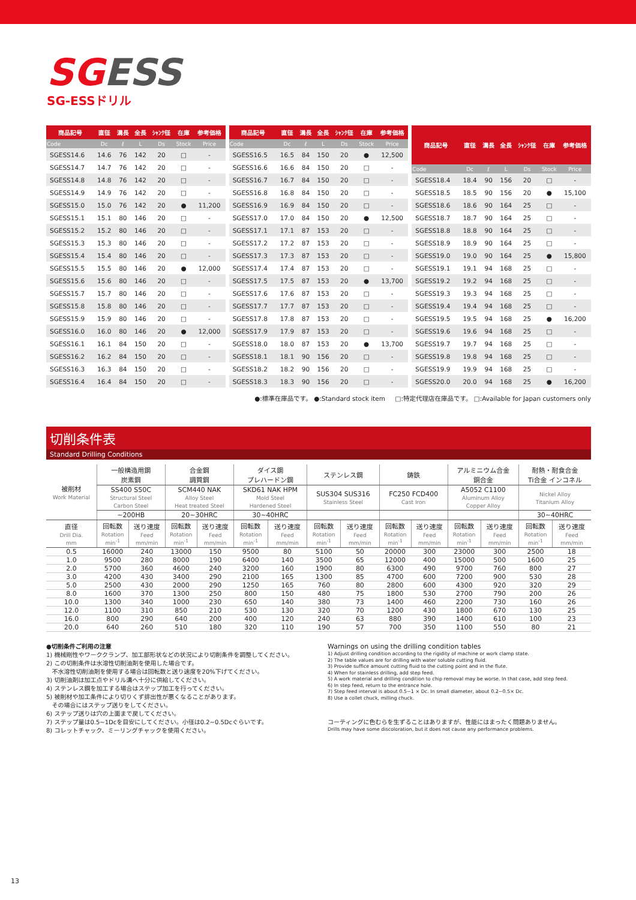SGESS
SG-ESSドリル
| 商品記号 | 直径 | 溝長 | 全長 | ｼｬﾝｸ径 | 在庫 | 参考価格 |
| --- | --- | --- | --- | --- | --- | --- |
| Code | Dc | ℓ | L | Ds | Stock | Price |
| SGESS14.6 | 14.6 | 76 | 142 | 20 | □ | - |
| SGESS14.7 | 14.7 | 76 | 142 | 20 | □ | - |
| SGESS14.8 | 14.8 | 76 | 142 | 20 | □ | - |
| SGESS14.9 | 14.9 | 76 | 142 | 20 | □ | - |
| SGESS15.0 | 15.0 | 76 | 142 | 20 | ● | 11,200 |
| SGESS15.1 | 15.1 | 80 | 146 | 20 | □ | - |
| SGESS15.2 | 15.2 | 80 | 146 | 20 | □ | - |
| SGESS15.3 | 15.3 | 80 | 146 | 20 | □ | - |
| SGESS15.4 | 15.4 | 80 | 146 | 20 | □ | - |
| SGESS15.5 | 15.5 | 80 | 146 | 20 | ● | 12,000 |
| SGESS15.6 | 15.6 | 80 | 146 | 20 | □ | - |
| SGESS15.7 | 15.7 | 80 | 146 | 20 | □ | - |
| SGESS15.8 | 15.8 | 80 | 146 | 20 | □ | - |
| SGESS15.9 | 15.9 | 80 | 146 | 20 | □ | - |
| SGESS16.0 | 16.0 | 80 | 146 | 20 | ● | 12,000 |
| SGESS16.1 | 16.1 | 84 | 150 | 20 | □ | - |
| SGESS16.2 | 16.2 | 84 | 150 | 20 | □ | - |
| SGESS16.3 | 16.3 | 84 | 150 | 20 | □ | - |
| SGESS16.4 | 16.4 | 84 | 150 | 20 | □ | - |
| 商品記号 | 直径 | 溝長 | 全長 | ｼｬﾝｸ径 | 在庫 | 参考価格 |
| --- | --- | --- | --- | --- | --- | --- |
| Code | Dc | ℓ | L | Ds | Stock | Price |
| SGESS16.5 | 16.5 | 84 | 150 | 20 | ● | 12,500 |
| SGESS16.6 | 16.6 | 84 | 150 | 20 | □ | - |
| SGESS16.7 | 16.7 | 84 | 150 | 20 | □ | - |
| SGESS16.8 | 16.8 | 84 | 150 | 20 | □ | - |
| SGESS16.9 | 16.9 | 84 | 150 | 20 | □ | - |
| SGESS17.0 | 17.0 | 84 | 150 | 20 | ● | 12,500 |
| SGESS17.1 | 17.1 | 87 | 153 | 20 | □ | - |
| SGESS17.2 | 17.2 | 87 | 153 | 20 | □ | - |
| SGESS17.3 | 17.3 | 87 | 153 | 20 | □ | - |
| SGESS17.4 | 17.4 | 87 | 153 | 20 | □ | - |
| SGESS17.5 | 17.5 | 87 | 153 | 20 | ● | 13,700 |
| SGESS17.6 | 17.6 | 87 | 153 | 20 | □ | - |
| SGESS17.7 | 17.7 | 87 | 153 | 20 | □ | - |
| SGESS17.8 | 17.8 | 87 | 153 | 20 | □ | - |
| SGESS17.9 | 17.9 | 87 | 153 | 20 | □ | - |
| SGESS18.0 | 18.0 | 87 | 153 | 20 | ● | 13,700 |
| SGESS18.1 | 18.1 | 90 | 156 | 20 | □ | - |
| SGESS18.2 | 18.2 | 90 | 156 | 20 | □ | - |
| SGESS18.3 | 18.3 | 90 | 156 | 20 | □ | - |
| 商品記号 | 直径 | 溝長 | 全長 | ｼｬﾝｸ径 | 在庫 | 参考価格 |
| --- | --- | --- | --- | --- | --- | --- |
| Code | Dc | ℓ | L | Ds | Stock | Price |
| SGESS18.4 | 18.4 | 90 | 156 | 20 | □ | - |
| SGESS18.5 | 18.5 | 90 | 156 | 20 | ● | 15,100 |
| SGESS18.6 | 18.6 | 90 | 164 | 25 | □ | - |
| SGESS18.7 | 18.7 | 90 | 164 | 25 | □ | - |
| SGESS18.8 | 18.8 | 90 | 164 | 25 | □ | - |
| SGESS18.9 | 18.9 | 90 | 164 | 25 | □ | - |
| SGESS19.0 | 19.0 | 90 | 164 | 25 | ● | 15,800 |
| SGESS19.1 | 19.1 | 94 | 168 | 25 | □ | - |
| SGESS19.2 | 19.2 | 94 | 168 | 25 | □ | - |
| SGESS19.3 | 19.3 | 94 | 168 | 25 | □ | - |
| SGESS19.4 | 19.4 | 94 | 168 | 25 | □ | - |
| SGESS19.5 | 19.5 | 94 | 168 | 25 | ● | 16,200 |
| SGESS19.6 | 19.6 | 94 | 168 | 25 | □ | - |
| SGESS19.7 | 19.7 | 94 | 168 | 25 | □ | - |
| SGESS19.8 | 19.8 | 94 | 168 | 25 | □ | - |
| SGESS19.9 | 19.9 | 94 | 168 | 25 | □ | - |
| SGESS20.0 | 20.0 | 94 | 168 | 25 | ● | 16,200 |
●:標準在庫品です。 ●:Standard stock item □:特定代理店在庫品です。 □:Available for Japan customers only
切削条件表
Standard Drilling Conditions
| 被削材 Work Material | 一般構造用鋼 炭素鋼 | | 合金鋼 調質鋼 | | ダイス鋼 プレハードン鋼 | | ステンレス鋼 | | 鋳鉄 | | アルミニウム合金 銅合金 | | 耐熱・耐食合金 Ti合金 インコネル | |
| --- | --- | --- | --- | --- | --- | --- | --- | --- | --- | --- | --- | --- | --- | --- |
| | SS400 S50C Structural Steel Carbon Steel | | SCM440 NAK Alloy Steel Heat treated Steel | | SKD61 NAK HPM Mold Steel Hardened Steel | | SUS304 SUS316 Stainless Steel | | FC250 FCD400 Cast Iron | | A5052 C1100 Aluminum Alloy Copper Alloy | | Nickel Alloy Titanium Alloy | |
| | ~200HB | | 20~30HRC | | 30~40HRC | | | | | | | | 30~40HRC | |
| 直径 Drill Dia. mm | 回転数 Rotation min<sup>-1</sup> | 送り速度 Feed mm/min | 回転数 Rotation min<sup>-1</sup> | 送り速度 Feed mm/min | 回転数 Rotation min<sup>-1</sup> | 送り速度 Feed mm/min | 回転数 Rotation min<sup>-1</sup> | 送り速度 Feed mm/min | 回転数 Rotation min<sup>-1</sup> | 送り速度 Feed mm/min | 回転数 Rotation min<sup>-1</sup> | 送り速度 Feed mm/min | 回転数 Rotation min<sup>-1</sup> | 送り速度 Feed mm/min |
| 0.5 | 16000 | 240 | 13000 | 150 | 9500 | 80 | 5100 | 50 | 20000 | 300 | 23000 | 300 | 2500 | 18 |
| 1.0 | 9500 | 280 | 8000 | 190 | 6400 | 140 | 3500 | 65 | 12000 | 400 | 15000 | 500 | 1600 | 25 |
| 2.0 | 5700 | 360 | 4600 | 240 | 3200 | 160 | 1900 | 80 | 6300 | 490 | 9700 | 760 | 800 | 27 |
| 3.0 | 4200 | 430 | 3400 | 290 | 2100 | 165 | 1300 | 85 | 4700 | 600 | 7200 | 900 | 530 | 28 |
| 5.0 | 2500 | 430 | 2000 | 290 | 1250 | 165 | 760 | 80 | 2800 | 600 | 4300 | 920 | 320 | 29 |
| 8.0 | 1600 | 370 | 1300 | 250 | 800 | 150 | 480 | 75 | 1800 | 530 | 2700 | 790 | 200 | 26 |
| 10.0 | 1300 | 340 | 1000 | 230 | 650 | 140 | 380 | 73 | 1400 | 460 | 2200 | 730 | 160 | 26 |
| 12.0 | 1100 | 310 | 850 | 210 | 530 | 130 | 320 | 70 | 1200 | 430 | 1800 | 670 | 130 | 25 |
| 16.0 | 800 | 290 | 640 | 200 | 400 | 120 | 240 | 63 | 880 | 390 | 1400 | 610 | 100 | 23 |
| 20.0 | 640 | 260 | 510 | 180 | 320 | 110 | 190 | 57 | 700 | 350 | 1100 | 550 | 80 | 21 |
●切削条件ご利用の注意
1) 機械剛性やワーククランプ、加工部形状などの状況により切削条件を調整してください。
2) この切削条件は水溶性切削油剤を使用した場合です。
不水溶性切削油剤を使用する場合は回転数と送り速度を20%下げてください。
3) 切削油剤は加工点やドリル溝へ十分に供給してください。
4) ステンレス鋼を加工する場合はステップ加工を行ってください。
5) 被削材や加工条件により切りくず排出性が悪くなることがあります。
その場合にはステップ送りをしてください。
6) ステップ送りは穴の上面まで戻してください。
7) ステップ量は0.5~1Dcを目安にしてください。小径は0.2~0.5Dcぐらいです。
8) コレットチャック、ミーリングチャックを使用ください。
Warnings on using the drilling condition tables
1) Adjust drilling condition according to the rigidity of machine or work clamp state.
2) The table values are for drilling with water soluble cutting fluid.
3) Provide suffice amount cutting fluid to the cutting point and in the flute.
4) When for stainless drilling, add step feed.
5) A work material and drilling condition to chip removal may be worse. In that case, add step feed.
6) In step feed, return to the entrance hole.
7) Step feed interval is about 0.5~1 × Dc. In small diameter, about 0.2~0.5× Dc.
8) Use a collet chuck, milling chuck.
コーティングに色むらを生ずることはありますが、性能にはまったく問題ありません。
Drills may have some discoloration, but it does not cause any performance problems.
13